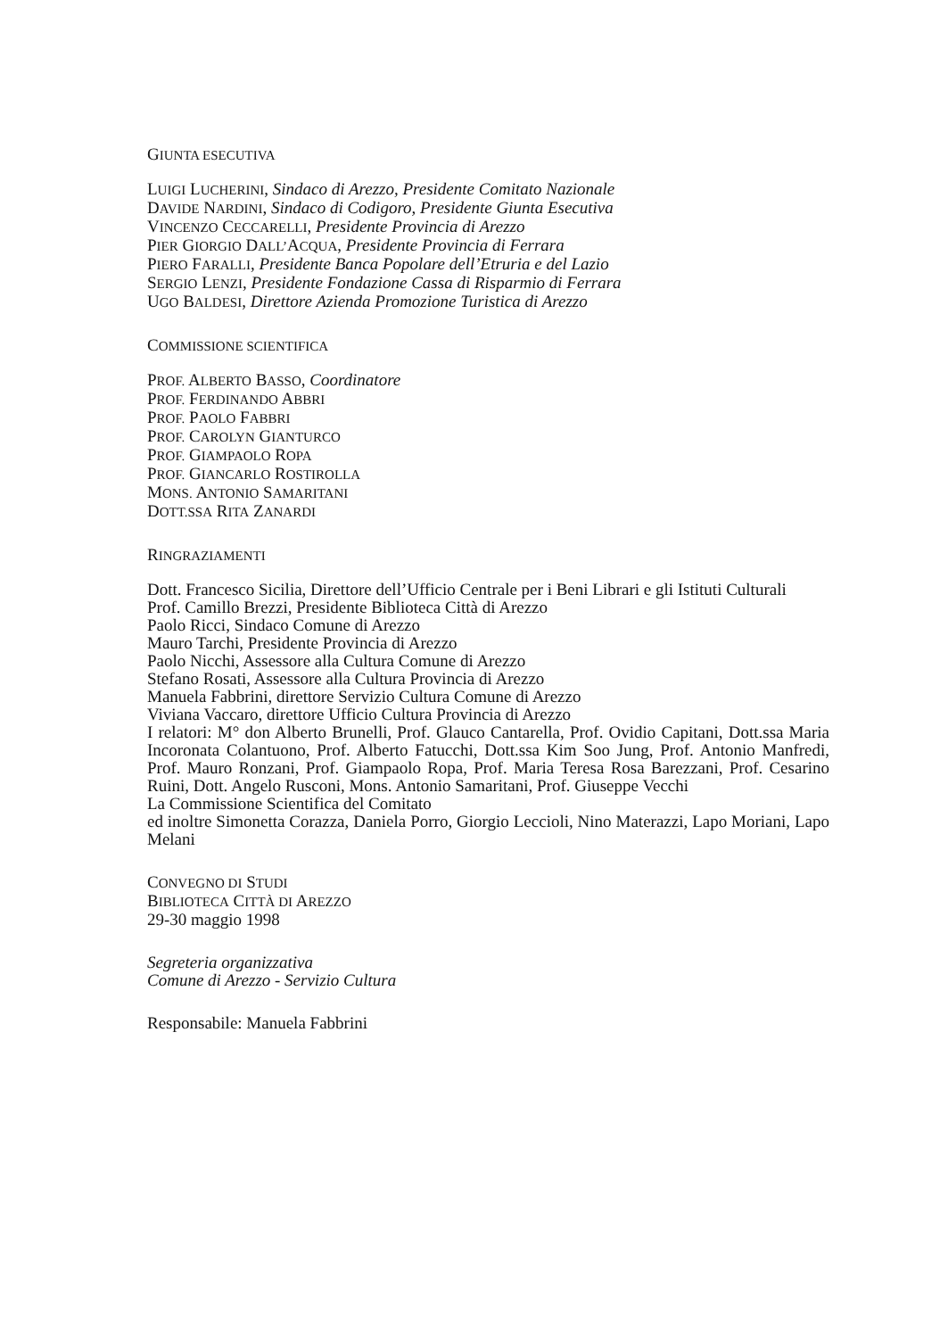GIUNTA ESECUTIVA
LUIGI LUCHERINI, Sindaco di Arezzo, Presidente Comitato Nazionale
DAVIDE NARDINI, Sindaco di Codigoro, Presidente Giunta Esecutiva
VINCENZO CECCARELLI, Presidente Provincia di Arezzo
PIER GIORGIO DALL’ACQUA, Presidente Provincia di Ferrara
PIERO FARALLI, Presidente Banca Popolare dell’Etruria e del Lazio
SERGIO LENZI, Presidente Fondazione Cassa di Risparmio di Ferrara
UGO BALDESI, Direttore Azienda Promozione Turistica di Arezzo
COMMISSIONE SCIENTIFICA
PROF. ALBERTO BASSO, Coordinatore
PROF. FERDINANDO ABBRI
PROF. PAOLO FABBRI
PROF. CAROLYN GIANTURCO
PROF. GIAMPAOLO ROPA
PROF. GIANCARLO ROSTIROLLA
MONS. ANTONIO SAMARITANI
DOTT.SSA RITA ZANARDI
RINGRAZIAMENTI
Dott. Francesco Sicilia, Direttore dell’Ufficio Centrale per i Beni Librari e gli Istituti Culturali
Prof. Camillo Brezzi, Presidente Biblioteca Città di Arezzo
Paolo Ricci, Sindaco Comune di Arezzo
Mauro Tarchi, Presidente Provincia di Arezzo
Paolo Nicchi, Assessore alla Cultura Comune di Arezzo
Stefano Rosati, Assessore alla Cultura Provincia di Arezzo
Manuela Fabbrini, direttore Servizio Cultura Comune di Arezzo
Viviana Vaccaro, direttore Ufficio Cultura Provincia di Arezzo
I relatori: M° don Alberto Brunelli, Prof. Glauco Cantarella, Prof. Ovidio Capitani, Dott.ssa Maria Incoronata Colantuono, Prof. Alberto Fatucchi, Dott.ssa Kim Soo Jung, Prof. Antonio Manfredi, Prof. Mauro Ronzani, Prof. Giampaolo Ropa, Prof. Maria Teresa Rosa Barezzani, Prof. Cesarino Ruini, Dott. Angelo Rusconi, Mons. Antonio Samaritani, Prof. Giuseppe Vecchi
La Commissione Scientifica del Comitato
ed inoltre Simonetta Corazza, Daniela Porro, Giorgio Leccioli, Nino Materazzi, Lapo Moriani, Lapo Melani
CONVEGNO DI STUDI
BIBLIOTECA CITTÀ DI AREZZO
29-30 maggio 1998
Segreteria organizzativa
Comune di Arezzo - Servizio Cultura
Responsabile: Manuela Fabbrini